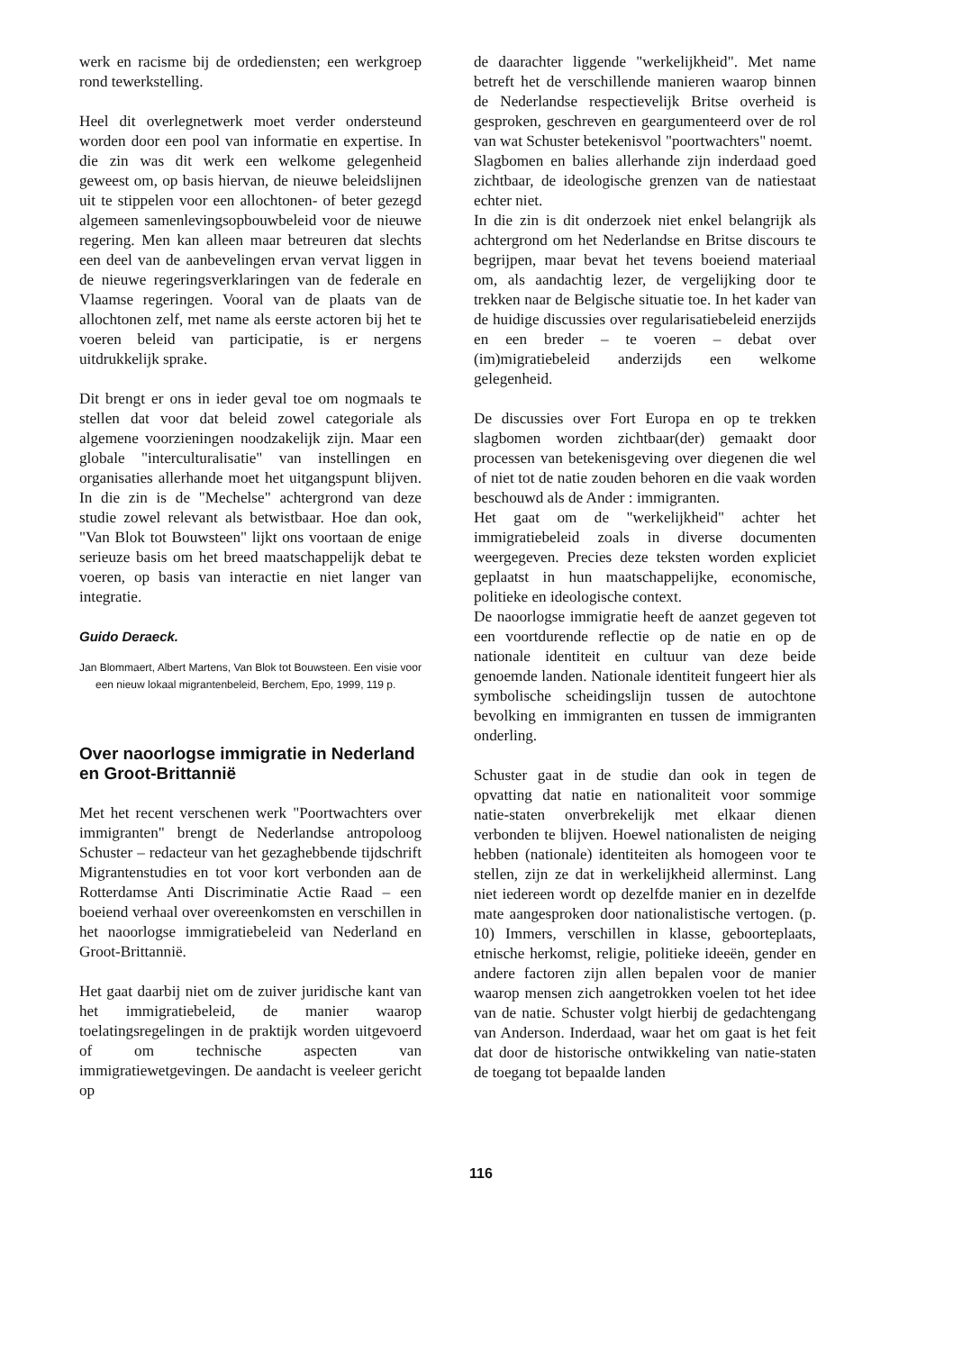werk en racisme bij de ordediensten; een werkgroep rond tewerkstelling.
Heel dit overlegnetwerk moet verder ondersteund worden door een pool van informatie en expertise. In die zin was dit werk een welkome gelegenheid geweest om, op basis hiervan, de nieuwe beleidslijnen uit te stippelen voor een allochtonen- of beter gezegd algemeen samenlevingsopbouwbeleid voor de nieuwe regering. Men kan alleen maar betreuren dat slechts een deel van de aanbevelingen ervan vervat liggen in de nieuwe regeringsverklaringen van de federale en Vlaamse regeringen. Vooral van de plaats van de allochtonen zelf, met name als eerste actoren bij het te voeren beleid van participatie, is er nergens uitdrukkelijk sprake.
Dit brengt er ons in ieder geval toe om nogmaals te stellen dat voor dat beleid zowel categoriale als algemene voorzieningen noodzakelijk zijn. Maar een globale "interculturalisatie" van instellingen en organisaties allerhande moet het uitgangspunt blijven. In die zin is de "Mechelse" achtergrond van deze studie zowel relevant als betwistbaar. Hoe dan ook, "Van Blok tot Bouwsteen" lijkt ons voortaan de enige serieuze basis om het breed maatschappelijk debat te voeren, op basis van interactie en niet langer van integratie.
Guido Deraeck.
Jan Blommaert, Albert Martens, Van Blok tot Bouwsteen. Een visie voor een nieuw lokaal migrantenbeleid, Berchem, Epo, 1999, 119 p.
Over naoorlogse immigratie in Nederland en Groot-Brittannië
Met het recent verschenen werk "Poortwachters over immigranten" brengt de Nederlandse antropoloog Schuster – redacteur van het gezaghebbende tijdschrift Migrantenstudies en tot voor kort verbonden aan de Rotterdamse Anti Discriminatie Actie Raad – een boeiend verhaal over overeenkomsten en verschillen in het naoorlogse immigratiebeleid van Nederland en Groot-Brittannië.
Het gaat daarbij niet om de zuiver juridische kant van het immigratiebeleid, de manier waarop toelatingsregelingen in de praktijk worden uitgevoerd of om technische aspecten van immigratiewetgevingen. De aandacht is veeleer gericht op
de daarachter liggende "werkelijkheid". Met name betreft het de verschillende manieren waarop binnen de Nederlandse respectievelijk Britse overheid is gesproken, geschreven en geargumenteerd over de rol van wat Schuster betekenisvol "poortwachters" noemt.
Slagbomen en balies allerhande zijn inderdaad goed zichtbaar, de ideologische grenzen van de natiestaat echter niet.
In die zin is dit onderzoek niet enkel belangrijk als achtergrond om het Nederlandse en Britse discours te begrijpen, maar bevat het tevens boeiend materiaal om, als aandachtig lezer, de vergelijking door te trekken naar de Belgische situatie toe. In het kader van de huidige discussies over regularisatiebeleid enerzijds en een breder – te voeren – debat over (im)migratiebeleid anderzijds een welkome gelegenheid.
De discussies over Fort Europa en op te trekken slagbomen worden zichtbaar(der) gemaakt door processen van betekenisgeving over diegenen die wel of niet tot de natie zouden behoren en die vaak worden beschouwd als de Ander : immigranten.
Het gaat om de "werkelijkheid" achter het immigratiebeleid zoals in diverse documenten weergegeven. Precies deze teksten worden expliciet geplaatst in hun maatschappelijke, economische, politieke en ideologische context.
De naoorlogse immigratie heeft de aanzet gegeven tot een voortdurende reflectie op de natie en op de nationale identiteit en cultuur van deze beide genoemde landen. Nationale identiteit fungeert hier als symbolische scheidingslijn tussen de autochtone bevolking en immigranten en tussen de immigranten onderling.
Schuster gaat in de studie dan ook in tegen de opvatting dat natie en nationaliteit voor sommige natie-staten onverbrekelijk met elkaar dienen verbonden te blijven. Hoewel nationalisten de neiging hebben (nationale) identiteiten als homogeen voor te stellen, zijn ze dat in werkelijkheid allerminst. Lang niet iedereen wordt op dezelfde manier en in dezelfde mate aangesproken door nationalistische vertogen. (p. 10) Immers, verschillen in klasse, geboorteplaats, etnische herkomst, religie, politieke ideeën, gender en andere factoren zijn allen bepalen voor de manier waarop mensen zich aangetrokken voelen tot het idee van de natie. Schuster volgt hierbij de gedachtengang van Anderson. Inderdaad, waar het om gaat is het feit dat door de historische ontwikkeling van natie-staten de toegang tot bepaalde landen
116